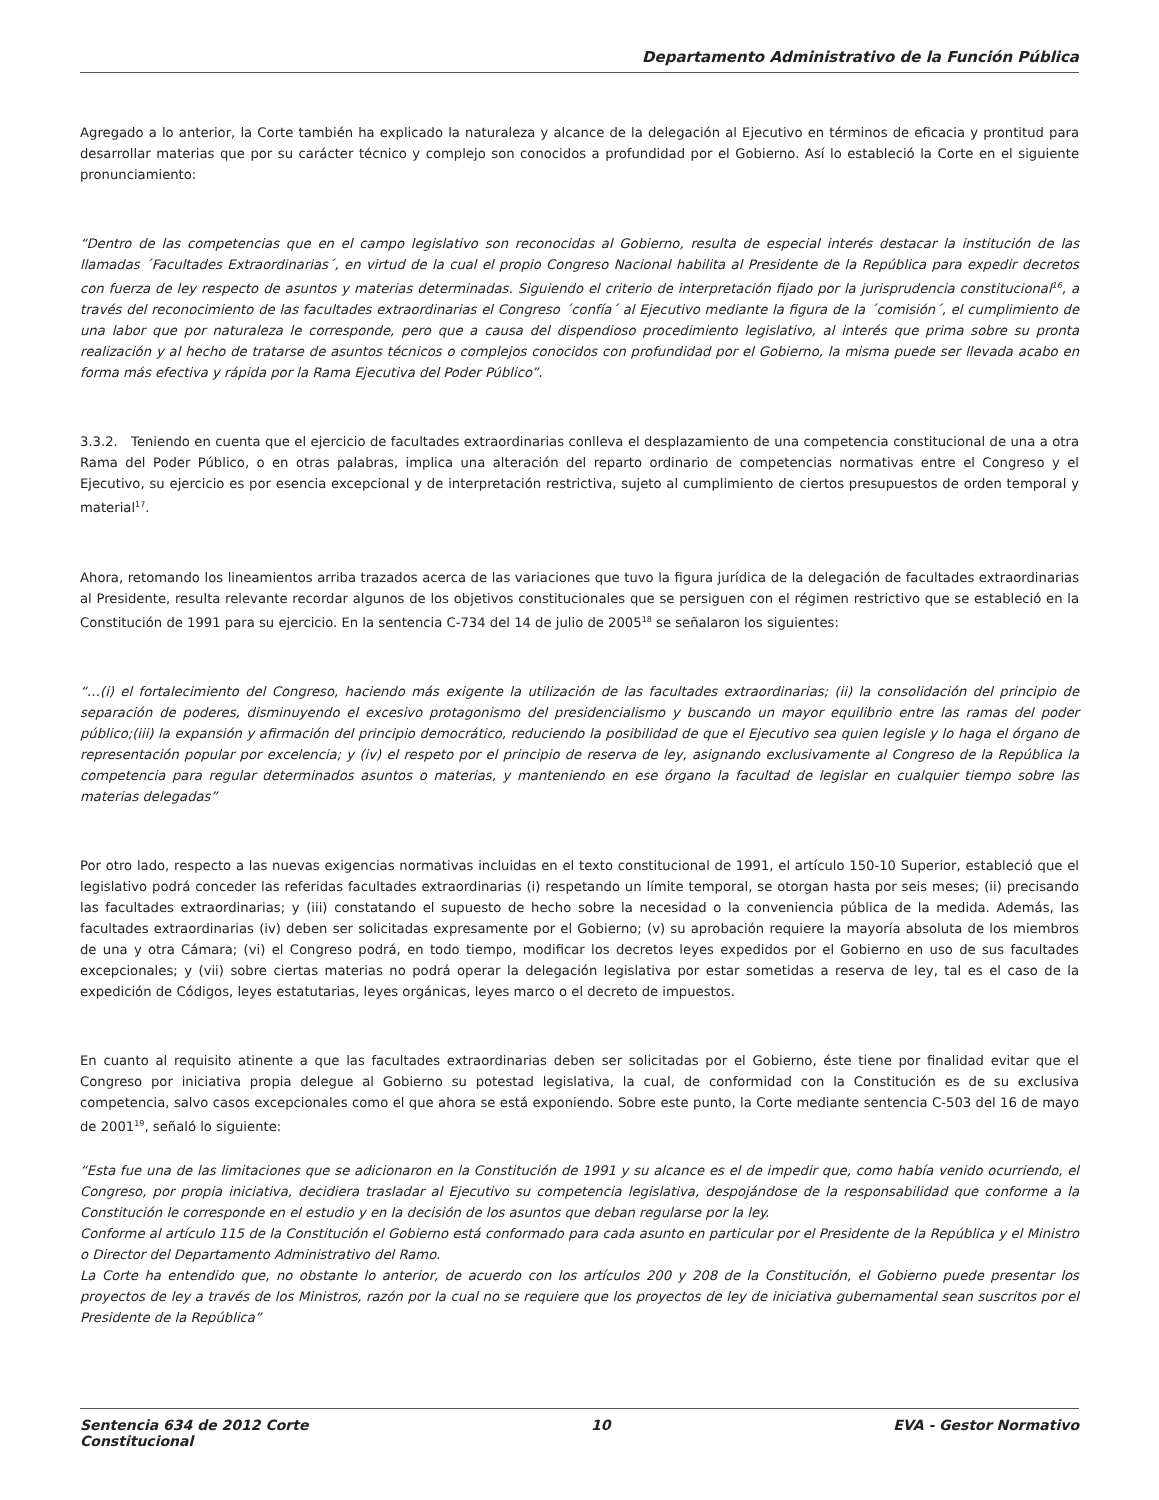Departamento Administrativo de la Función Pública
Agregado a lo anterior, la Corte también ha explicado la naturaleza y alcance de la delegación al Ejecutivo en términos de eficacia y prontitud para desarrollar materias que por su carácter técnico y complejo son conocidos a profundidad por el Gobierno. Así lo estableció la Corte en el siguiente pronunciamiento:
“Dentro de las competencias que en el campo legislativo son reconocidas al Gobierno, resulta de especial interés destacar la institución de las llamadas ´Facultades Extraordinarias´, en virtud de la cual el propio Congreso Nacional habilita al Presidente de la República para expedir decretos con fuerza de ley respecto de asuntos y materias determinadas. Siguiendo el criterio de interpretación fijado por la jurisprudencia constitucional<sup>16</sup>, a través del reconocimiento de las facultades extraordinarias el Congreso ´confía´ al Ejecutivo mediante la figura de la ´comisión´, el cumplimiento de una labor que por naturaleza le corresponde, pero que a causa del dispendioso procedimiento legislativo, al interés que prima sobre su pronta realización y al hecho de tratarse de asuntos técnicos o complejos conocidos con profundidad por el Gobierno, la misma puede ser llevada acabo en forma más efectiva y rápida por la Rama Ejecutiva del Poder Público”.
3.3.2. Teniendo en cuenta que el ejercicio de facultades extraordinarias conlleva el desplazamiento de una competencia constitucional de una a otra Rama del Poder Público, o en otras palabras, implica una alteración del reparto ordinario de competencias normativas entre el Congreso y el Ejecutivo, su ejercicio es por esencia excepcional y de interpretación restrictiva, sujeto al cumplimiento de ciertos presupuestos de orden temporal y material<sup>17</sup>.
Ahora, retomando los lineamientos arriba trazados acerca de las variaciones que tuvo la figura jurídica de la delegación de facultades extraordinarias al Presidente, resulta relevante recordar algunos de los objetivos constitucionales que se persiguen con el régimen restrictivo que se estableció en la Constitución de 1991 para su ejercicio. En la sentencia C-734 del 14 de julio de 2005<sup>18</sup> se señalaron los siguientes:
“…(i) el fortalecimiento del Congreso, haciendo más exigente la utilización de las facultades extraordinarias; (ii) la consolidación del principio de separación de poderes, disminuyendo el excesivo protagonismo del presidencialismo y buscando un mayor equilibrio entre las ramas del poder público;(iii) la expansión y afirmación del principio democrático, reduciendo la posibilidad de que el Ejecutivo sea quien legisle y lo haga el órgano de representación popular por excelencia; y (iv) el respeto por el principio de reserva de ley, asignando exclusivamente al Congreso de la República la competencia para regular determinados asuntos o materias, y manteniendo en ese órgano la facultad de legislar en cualquier tiempo sobre las materias delegadas”
Por otro lado, respecto a las nuevas exigencias normativas incluidas en el texto constitucional de 1991, el artículo 150-10 Superior, estableció que el legislativo podrá conceder las referidas facultades extraordinarias (i) respetando un límite temporal, se otorgan hasta por seis meses; (ii) precisando las facultades extraordinarias; y (iii) constatando el supuesto de hecho sobre la necesidad o la conveniencia pública de la medida. Además, las facultades extraordinarias (iv) deben ser solicitadas expresamente por el Gobierno; (v) su aprobación requiere la mayoría absoluta de los miembros de una y otra Cámara; (vi) el Congreso podrá, en todo tiempo, modificar los decretos leyes expedidos por el Gobierno en uso de sus facultades excepcionales; y (vii) sobre ciertas materias no podrá operar la delegación legislativa por estar sometidas a reserva de ley, tal es el caso de la expedición de Códigos, leyes estatutarias, leyes orgánicas, leyes marco o el decreto de impuestos.
En cuanto al requisito atinente a que las facultades extraordinarias deben ser solicitadas por el Gobierno, éste tiene por finalidad evitar que el Congreso por iniciativa propia delegue al Gobierno su potestad legislativa, la cual, de conformidad con la Constitución es de su exclusiva competencia, salvo casos excepcionales como el que ahora se está exponiendo. Sobre este punto, la Corte mediante sentencia C-503 del 16 de mayo de 2001<sup>19</sup>, señaló lo siguiente:
“Esta fue una de las limitaciones que se adicionaron en la Constitución de 1991 y su alcance es el de impedir que, como había venido ocurriendo, el Congreso, por propia iniciativa, decidiera trasladar al Ejecutivo su competencia legislativa, despojándose de la responsabilidad que conforme a la Constitución le corresponde en el estudio y en la decisión de los asuntos que deban regularse por la ley.
Conforme al artículo 115 de la Constitución el Gobierno está conformado para cada asunto en particular por el Presidente de la República y el Ministro o Director del Departamento Administrativo del Ramo.
La Corte ha entendido que, no obstante lo anterior, de acuerdo con los artículos 200 y 208 de la Constitución, el Gobierno puede presentar los proyectos de ley a través de los Ministros, razón por la cual no se requiere que los proyectos de ley de iniciativa gubernamental sean suscritos por el Presidente de la República”
Sentencia 634 de 2012 Corte
Constitucional 10 EVA - Gestor Normativo